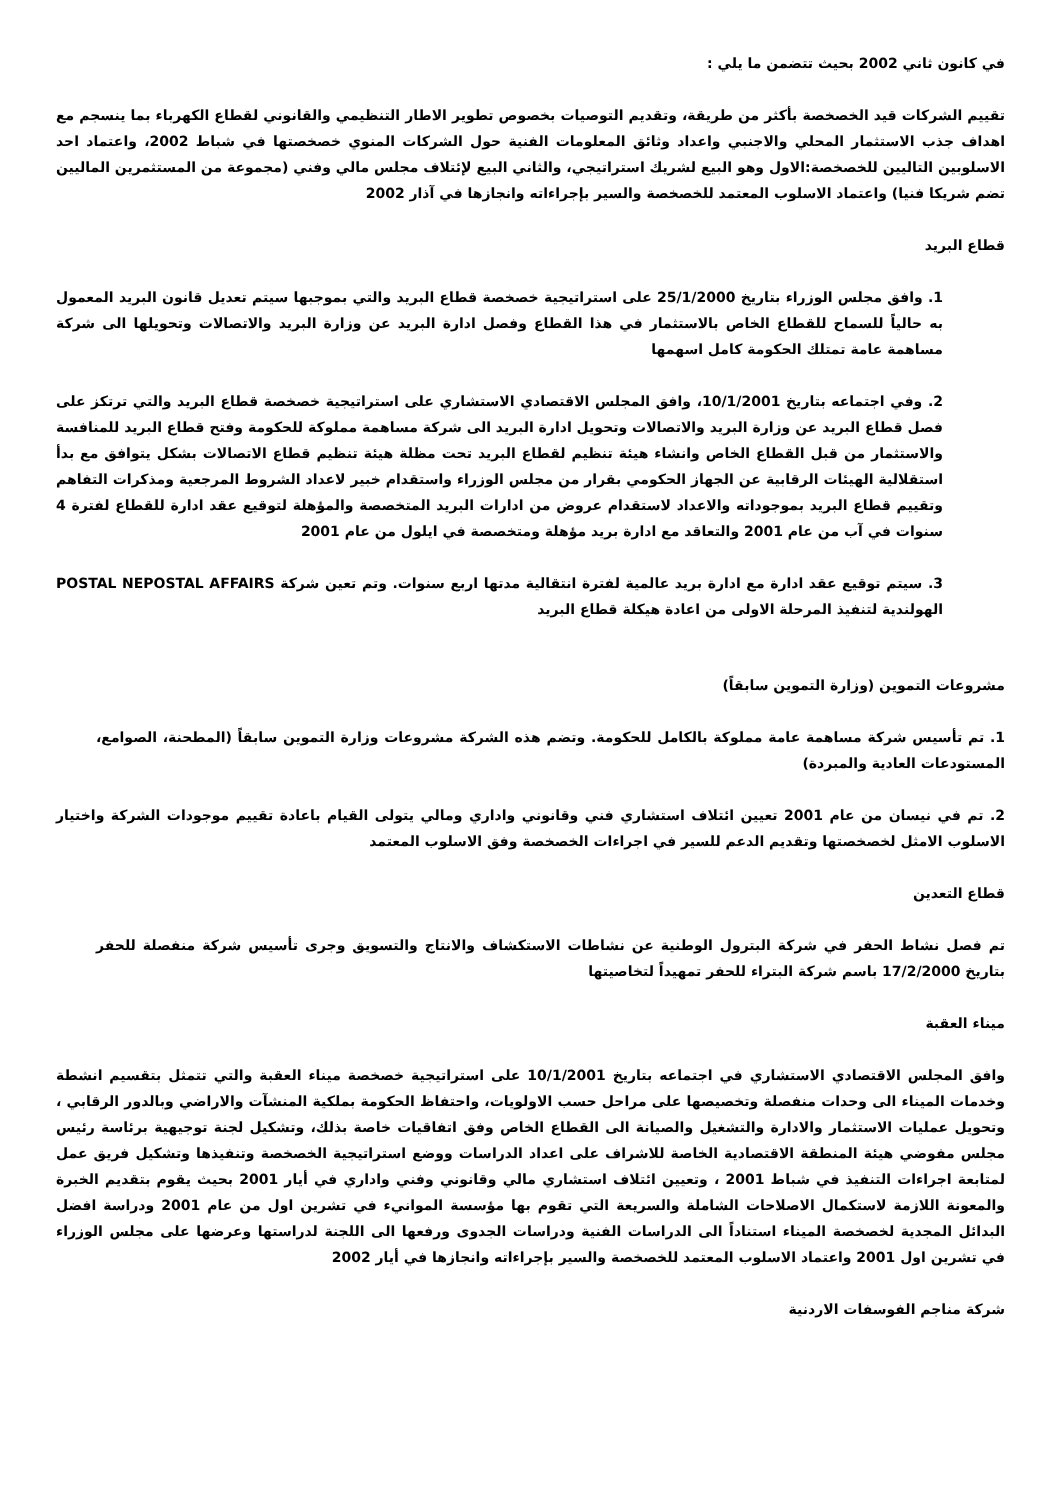في كانون ثاني 2002 بحيث تتضمن ما يلي :
تقييم الشركات قيد الخصخصة بأكثر من طريقة، وتقديم التوصيات بخصوص تطوير الاطار التنظيمي والقانوني لقطاع الكهرباء بما ينسجم مع اهداف جذب الاستثمار المحلي والاجنبي واعداد وثائق المعلومات الفنية حول الشركات المنوي خصخصتها في شباط 2002، واعتماد احد الاسلوبين التاليين للخصخصة:الاول وهو البيع لشريك استراتيجي، والثاني البيع لإئتلاف مجلس مالي وفني (مجموعة من المستثمرين الماليين تضم شريكا فنيا) واعتماد الاسلوب المعتمد للخصخصة والسير بإجراءاته وانجازها في آذار 2002
قطاع البريد
1. وافق مجلس الوزراء بتاريخ 25/1/2000 على استراتيجية خصخصة قطاع البريد والتي بموجبها سيتم تعديل قانون البريد المعمول به حالياً للسماح للقطاع الخاص بالاستثمار في هذا القطاع وفصل ادارة البريد عن وزارة البريد والاتصالات وتحويلها الى شركة مساهمة عامة تمتلك الحكومة كامل اسهمها
2. وفي اجتماعه بتاريخ 10/1/2001، وافق المجلس الاقتصادي الاستشاري على استراتيجية خصخصة قطاع البريد والتي ترتكز على فصل قطاع البريد عن وزارة البريد والاتصالات وتحويل ادارة البريد الى شركة مساهمة مملوكة للحكومة وفتح قطاع البريد للمنافسة والاستثمار من قبل القطاع الخاص وانشاء هيئة تنظيم لقطاع البريد تحت مظلة هيئة تنظيم قطاع الاتصالات بشكل يتوافق مع بدأ استقلالية الهيئات الرقابية عن الجهاز الحكومي بقرار من مجلس الوزراء واستقدام خبير لاعداد الشروط المرجعية ومذكرات التفاهم وتقييم قطاع البريد بموجوداته والاعداد لاستقدام عروض من ادارات البريد المتخصصة والمؤهلة لتوقيع عقد ادارة للقطاع لفترة 4 سنوات في آب من عام 2001 والتعاقد مع ادارة بريد مؤهلة ومتخصصة في ايلول من عام 2001
3. سيتم توقيع عقد ادارة مع ادارة بريد عالمية لفترة انتقالية مدتها اربع سنوات. وتم تعين شركة POSTAL NEPOSTAL AFFAIRS الهولندية لتنفيذ المرحلة الاولى من اعادة هيكلة قطاع البريد
مشروعات التموين (وزارة التموين سابقاً)
1. تم تأسيس شركة مساهمة عامة مملوكة بالكامل للحكومة. وتضم هذه الشركة مشروعات وزارة التموين سابقاً (المطحنة، الصوامع، المستودعات العادية والمبردة)
2. تم في نيسان من عام 2001 تعيين ائتلاف استشاري فني وقانوني واداري ومالي يتولى القيام باعادة تقييم موجودات الشركة واختيار الاسلوب الامثل لخصخصتها وتقديم الدعم للسير في اجراءات الخصخصة وفق الاسلوب المعتمد
قطاع التعدين
تم فصل نشاط الحفر في شركة البترول الوطنية عن نشاطات الاستكشاف والانتاج والتسويق وجرى تأسيس شركة منفصلة للحفر بتاريخ 17/2/2000 باسم شركة البتراء للحفر تمهيداً لتخاصيتها
ميناء العقبة
وافق المجلس الاقتصادي الاستشاري في اجتماعه بتاريخ 10/1/2001 على استراتيجية خصخصة ميناء العقبة والتي تتمثل بتقسيم انشطة وخدمات الميناء الى وحدات منفصلة وتخصيصها على مراحل حسب الاولويات، واحتفاظ الحكومة بملكية المنشآت والاراضي وبالدور الرقابي ، وتحويل عمليات الاستثمار والادارة والتشغيل والصيانة الى القطاع الخاص وفق اتفاقيات خاصة بذلك، وتشكيل لجنة توجيهية برئاسة رئيس مجلس مفوضي هيئة المنطقة الاقتصادية الخاصة للاشراف على اعداد الدراسات ووضع استراتيجية الخصخصة وتنفيذها وتشكيل فريق عمل لمتابعة اجراءات التنفيذ في شباط 2001 ، وتعيين ائتلاف استشاري مالي وقانوني وفني واداري في أيار 2001 بحيث يقوم بتقديم الخبرة والمعونة اللازمة لاستكمال الاصلاحات الشاملة والسريعة التي تقوم بها مؤسسة الموانيء في تشرين اول من عام 2001 ودراسة افضل البدائل المجدية لخصخصة الميناء استناداً الى الدراسات الفنية ودراسات الجدوى ورفعها الى اللجنة لدراستها وعرضها على مجلس الوزراء في تشرين اول 2001 واعتماد الاسلوب المعتمد للخصخصة والسير بإجراءاته وانجازها في أيار 2002
شركة مناجم الفوسفات الاردنية